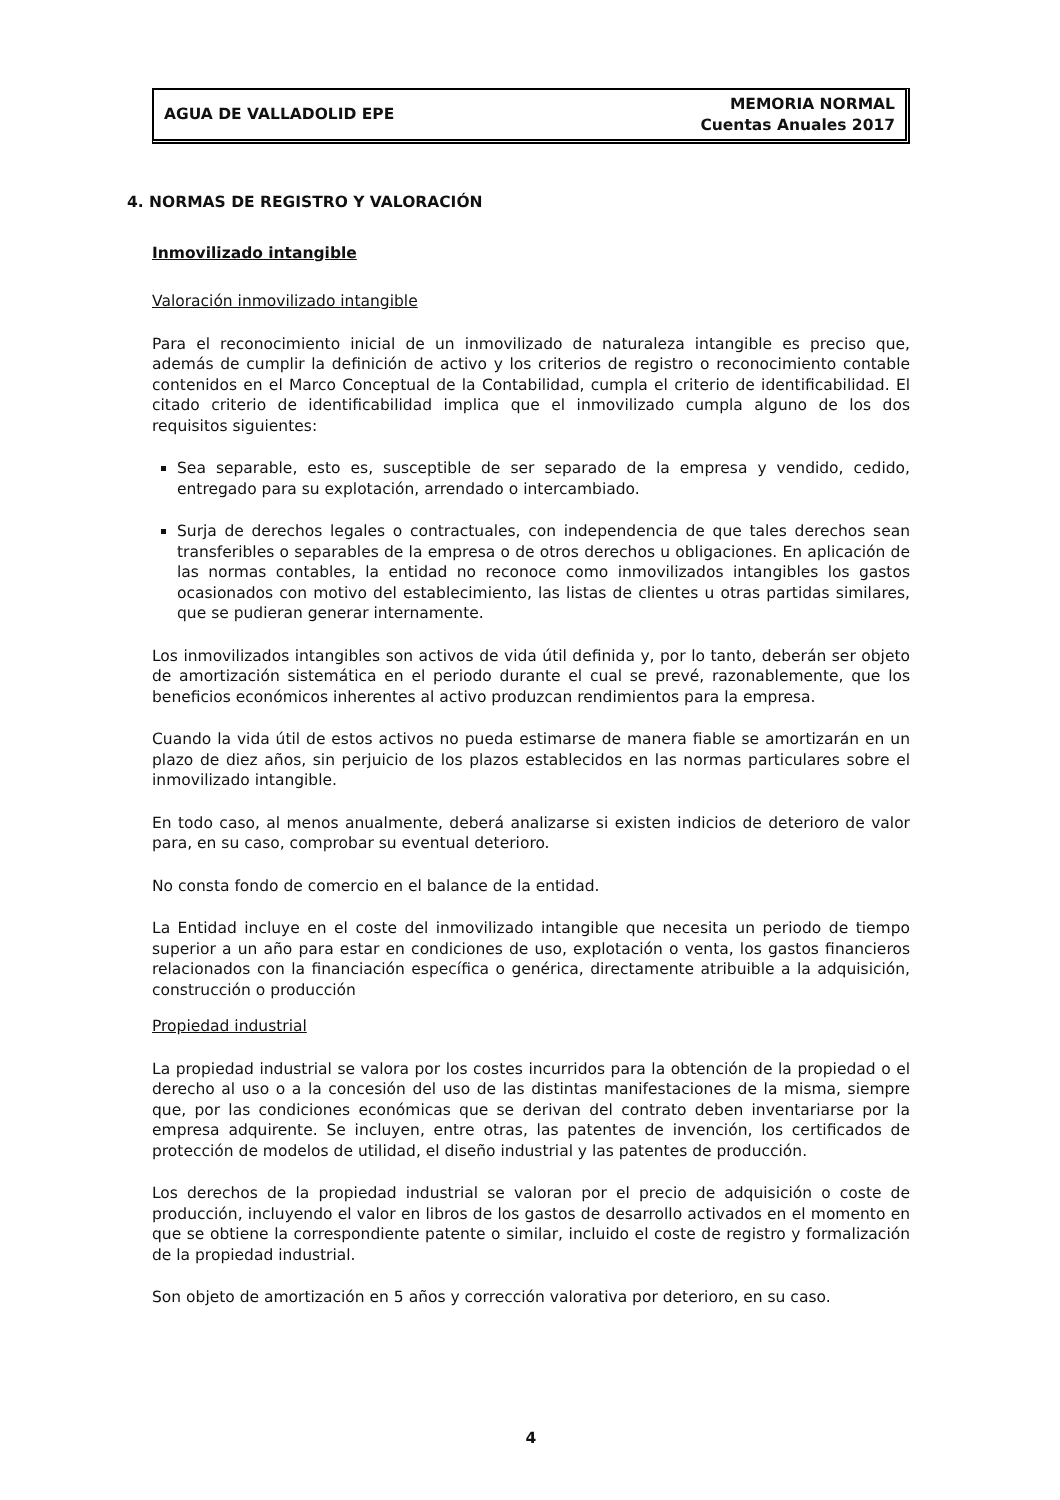AGUA DE VALLADOLID EPE
MEMORIA NORMAL
Cuentas Anuales 2017
4. NORMAS DE REGISTRO Y VALORACIÓN
Inmovilizado intangible
Valoración inmovilizado intangible
Para el reconocimiento inicial de un inmovilizado de naturaleza intangible es preciso que, además de cumplir la definición de activo y los criterios de registro o reconocimiento contable contenidos en el Marco Conceptual de la Contabilidad, cumpla el criterio de identificabilidad. El citado criterio de identificabilidad implica que el inmovilizado cumpla alguno de los dos requisitos siguientes:
Sea separable, esto es, susceptible de ser separado de la empresa y vendido, cedido, entregado para su explotación, arrendado o intercambiado.
Surja de derechos legales o contractuales, con independencia de que tales derechos sean transferibles o separables de la empresa o de otros derechos u obligaciones. En aplicación de las normas contables, la entidad no reconoce como inmovilizados intangibles los gastos ocasionados con motivo del establecimiento, las listas de clientes u otras partidas similares, que se pudieran generar internamente.
Los inmovilizados intangibles son activos de vida útil definida y, por lo tanto, deberán ser objeto de amortización sistemática en el periodo durante el cual se prevé, razonablemente, que los beneficios económicos inherentes al activo produzcan rendimientos para la empresa.
Cuando la vida útil de estos activos no pueda estimarse de manera fiable se amortizarán en un plazo de diez años, sin perjuicio de los plazos establecidos en las normas particulares sobre el inmovilizado intangible.
En todo caso, al menos anualmente, deberá analizarse si existen indicios de deterioro de valor para, en su caso, comprobar su eventual deterioro.
No consta fondo de comercio en el balance de la entidad.
La Entidad incluye en el coste del inmovilizado intangible que necesita un periodo de tiempo superior a un año para estar en condiciones de uso, explotación o venta, los gastos financieros relacionados con la financiación específica o genérica, directamente atribuible a la adquisición, construcción o producción
Propiedad industrial
La propiedad industrial se valora por los costes incurridos para la obtención de la propiedad o el derecho al uso o a la concesión del uso de las distintas manifestaciones de la misma, siempre que, por las condiciones económicas que se derivan del contrato deben inventariarse por la empresa adquirente. Se incluyen, entre otras, las patentes de invención, los certificados de protección de modelos de utilidad, el diseño industrial y las patentes de producción.
Los derechos de la propiedad industrial se valoran por el precio de adquisición o coste de producción, incluyendo el valor en libros de los gastos de desarrollo activados en el momento en que se obtiene la correspondiente patente o similar, incluido el coste de registro y formalización de la propiedad industrial.
Son objeto de amortización en 5 años y corrección valorativa por deterioro, en su caso.
4